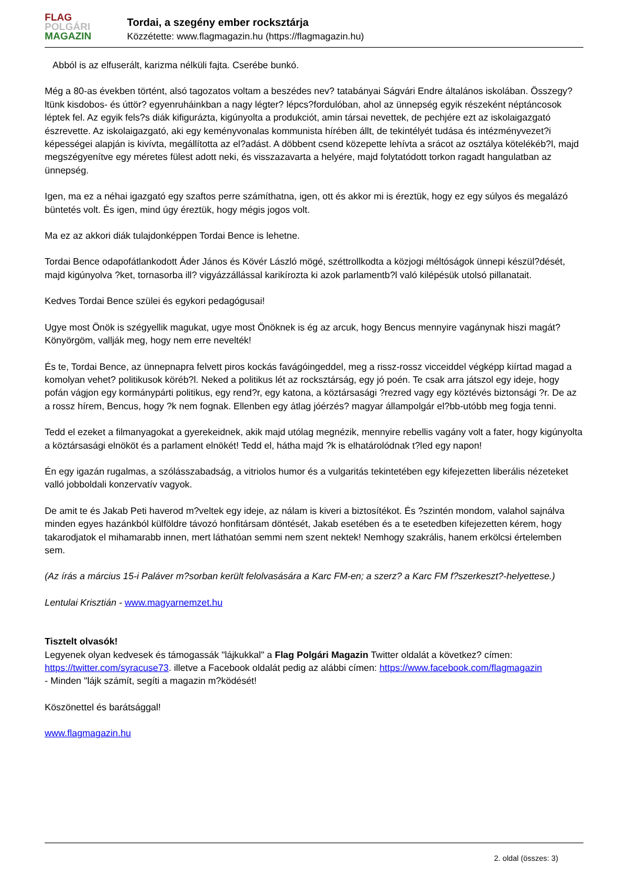FLAG
POLGÁRI
MAGAZIN
Tordai, a szegény ember rocksztárja
Közzétette: www.flagmagazin.hu (https://flagmagazin.hu)
Abból is az elfuserált, karizma nélküli fajta. Cserébe bunkó.
Még a 80-as években történt, alsó tagozatos voltam a beszédes nev? tatabányai Ságvári Endre általános iskolában. Összegy?ltünk kisdobos- és úttör? egyenruháinkban a nagy légter? lépcs?fordulóban, ahol az ünnepség egyik részeként néptáncosok léptek fel. Az egyik fels?s diák kifigurázta, kigúnyolta a produkciót, amin társai nevettek, de pechjére ezt az iskolaigazgató észrevette. Az iskolaigazgató, aki egy keményvonalas kommunista hírében állt, de tekintélyét tudása és intézményvezet?i képességei alapján is kivívta, megállította az el?adást. A döbbent csend közepette lehívta a srácot az osztálya kötelékéb?l, majd megszégyenítve egy méretes fülest adott neki, és visszazavarta a helyére, majd folytatódott torkon ragadt hangulatban az ünnepség.
Igen, ma ez a néhai igazgató egy szaftos perre számíthatna, igen, ott és akkor mi is éreztük, hogy ez egy súlyos és megalázó büntetés volt. És igen, mind úgy éreztük, hogy mégis jogos volt.
Ma ez az akkori diák tulajdonképpen Tordai Bence is lehetne.
Tordai Bence odapofátlankodott Áder János és Kövér László mögé, széttrollkodta a közjogi méltóságok ünnepi készül?dését, majd kigúnyolva ?ket, tornasorba ill? vigyázzállással karikírozta ki azok parlamentb?l való kilépésük utolsó pillanatait.
Kedves Tordai Bence szülei és egykori pedagógusai!
Ugye most Önök is szégyellik magukat, ugye most Önöknek is ég az arcuk, hogy Bencus mennyire vagánynak hiszi magát? Könyörgöm, vallják meg, hogy nem erre nevelték!
És te, Tordai Bence, az ünnepnapra felvett piros kockás favágóingeddel, meg a rissz-rossz vicceiddel végképp kiírtad magad a komolyan vehet? politikusok köréb?l. Neked a politikus lét az rocksztárság, egy jó poén. Te csak arra játszol egy ideje, hogy pofán vágjon egy kormánypárti politikus, egy rend?r, egy katona, a köztársasági ?rezred vagy egy köztévés biztonsági ?r. De az a rossz hírem, Bencus, hogy ?k nem fognak. Ellenben egy átlag jóérzés? magyar állampolgár el?bb-utóbb meg fogja tenni.
Tedd el ezeket a filmanyagokat a gyerekeidnek, akik majd utólag megnézik, mennyire rebellis vagány volt a fater, hogy kigúnyolta a köztársasági elnököt és a parlament elnökét! Tedd el, hátha majd ?k is elhatárolódnak t?led egy napon!
Én egy igazán rugalmas, a szólásszabadság, a vitriolos humor és a vulgaritás tekintetében egy kifejezetten liberális nézeteket valló jobboldali konzervatív vagyok.
De amit te és Jakab Peti haverod m?veltek egy ideje, az nálam is kiveri a biztosítékot. És ?szintén mondom, valahol sajnálva minden egyes hazánkból külföldre távozó honfitársam döntését, Jakab esetében és a te esetedben kifejezetten kérem, hogy takarodjatok el mihamarabb innen, mert láthatóan semmi nem szent nektek! Nemhogy szakrális, hanem erkölcsi értelemben sem.
(Az írás a március 15-i Paláver m?sorban került felolvasására a Karc FM-en; a szerz? a Karc FM f?szerkeszt?-helyettese.)
Lentulai Krisztián - www.magyarnemzet.hu
Tisztelt olvasók!
Legyenek olyan kedvesek és támogassák "lájkukkal" a Flag Polgári Magazin Twitter oldalát a következ? címen: https://twitter.com/syracuse73. illetve a Facebook oldalát pedig az alábbi címen: https://www.facebook.com/flagmagazin
- Minden "lájk számít, segíti a magazin m?ködését!
Köszönettel és barátsággal!
www.flagmagazin.hu
2. oldal (összes: 3)